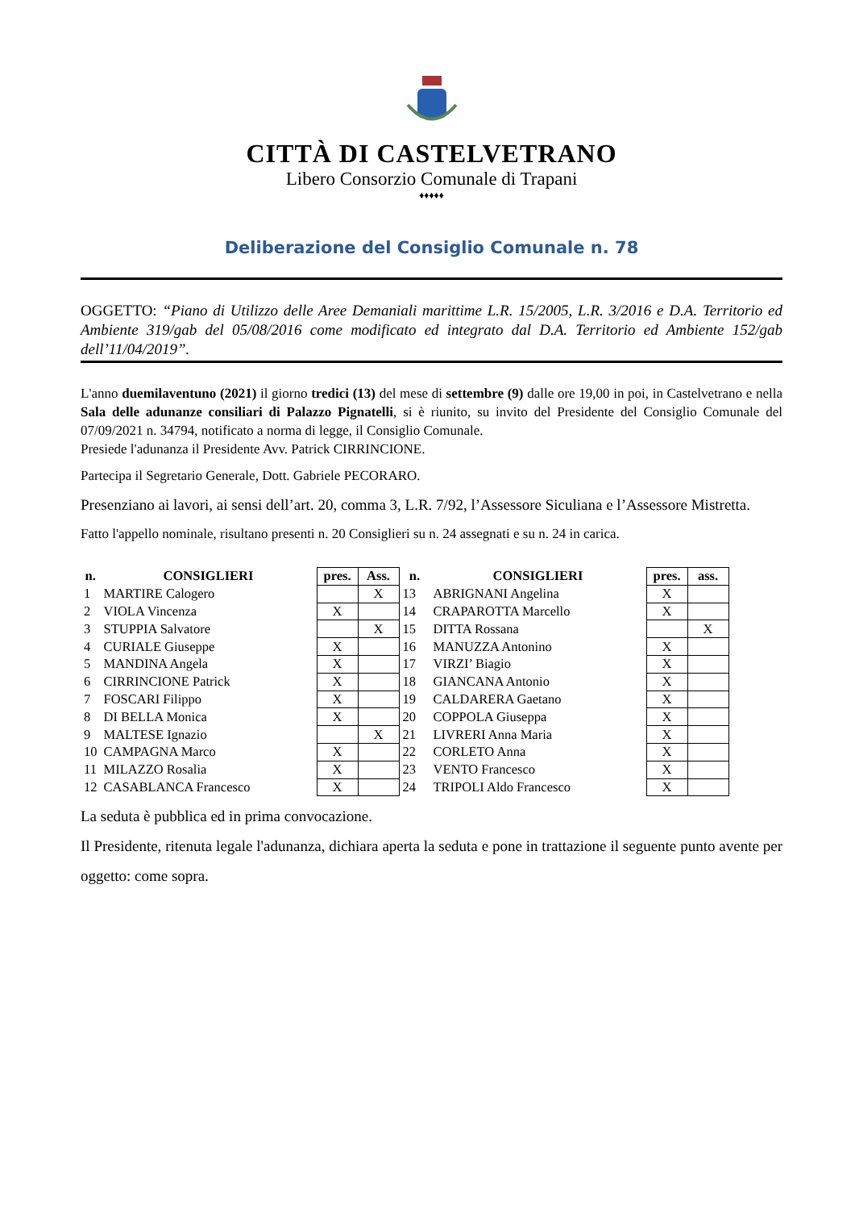CITTÀ DI CASTELVETRANO
Libero Consorzio Comunale di Trapani
♦♦♦♦♦
Deliberazione del Consiglio Comunale n. 78
OGGETTO: “Piano di Utilizzo delle Aree Demaniali marittime L.R. 15/2005, L.R. 3/2016 e D.A. Territorio ed Ambiente 319/gab del 05/08/2016 come modificato ed integrato dal D.A. Territorio ed Ambiente 152/gab dell’11/04/2019”.
L'anno duemilaventuno (2021) il giorno tredici (13) del mese di settembre (9) dalle ore 19,00 in poi, in Castelvetrano e nella Sala delle adunanze consiliari di Palazzo Pignatelli, si è riunito, su invito del Presidente del Consiglio Comunale del 07/09/2021 n. 34794, notificato a norma di legge, il Consiglio Comunale.
Presiede l'adunanza il Presidente Avv. Patrick CIRRINCIONE.
Partecipa il Segretario Generale, Dott. Gabriele PECORARO.
Presenziano ai lavori, ai sensi dell’art. 20, comma 3, L.R. 7/92, l’Assessore Siculiana e l’Assessore Mistretta.
Fatto l'appello nominale, risultano presenti n. 20 Consiglieri su n. 24 assegnati e su n. 24 in carica.
| n. | CONSIGLIERI | pres. | Ass. | n. | CONSIGLIERI | pres. | ass. |
| --- | --- | --- | --- | --- | --- | --- | --- |
| 1 | MARTIRE Calogero | | X | 13 | ABRIGNANI Angelina | X | |
| 2 | VIOLA Vincenza | X | | 14 | CRAPAROTTA Marcello | X | |
| 3 | STUPPIA Salvatore | | X | 15 | DITTA Rossana | | X |
| 4 | CURIALE Giuseppe | X | | 16 | MANUZZA Antonino | X | |
| 5 | MANDINA Angela | X | | 17 | VIRZI’ Biagio | X | |
| 6 | CIRRINCIONE Patrick | X | | 18 | GIANCANA Antonio | X | |
| 7 | FOSCARI Filippo | X | | 19 | CALDARERA Gaetano | X | |
| 8 | DI BELLA Monica | X | | 20 | COPPOLA Giuseppa | X | |
| 9 | MALTESE Ignazio | | X | 21 | LIVRERI Anna Maria | X | |
| 10 | CAMPAGNA Marco | X | | 22 | CORLETO Anna | X | |
| 11 | MILAZZO Rosalia | X | | 23 | VENTO Francesco | X | |
| 12 | CASABLANCA Francesco | X | | 24 | TRIPOLI Aldo Francesco | X | |
La seduta è pubblica ed in prima convocazione.
Il Presidente, ritenuta legale l'adunanza, dichiara aperta la seduta e pone in trattazione il seguente punto avente per oggetto: come sopra.